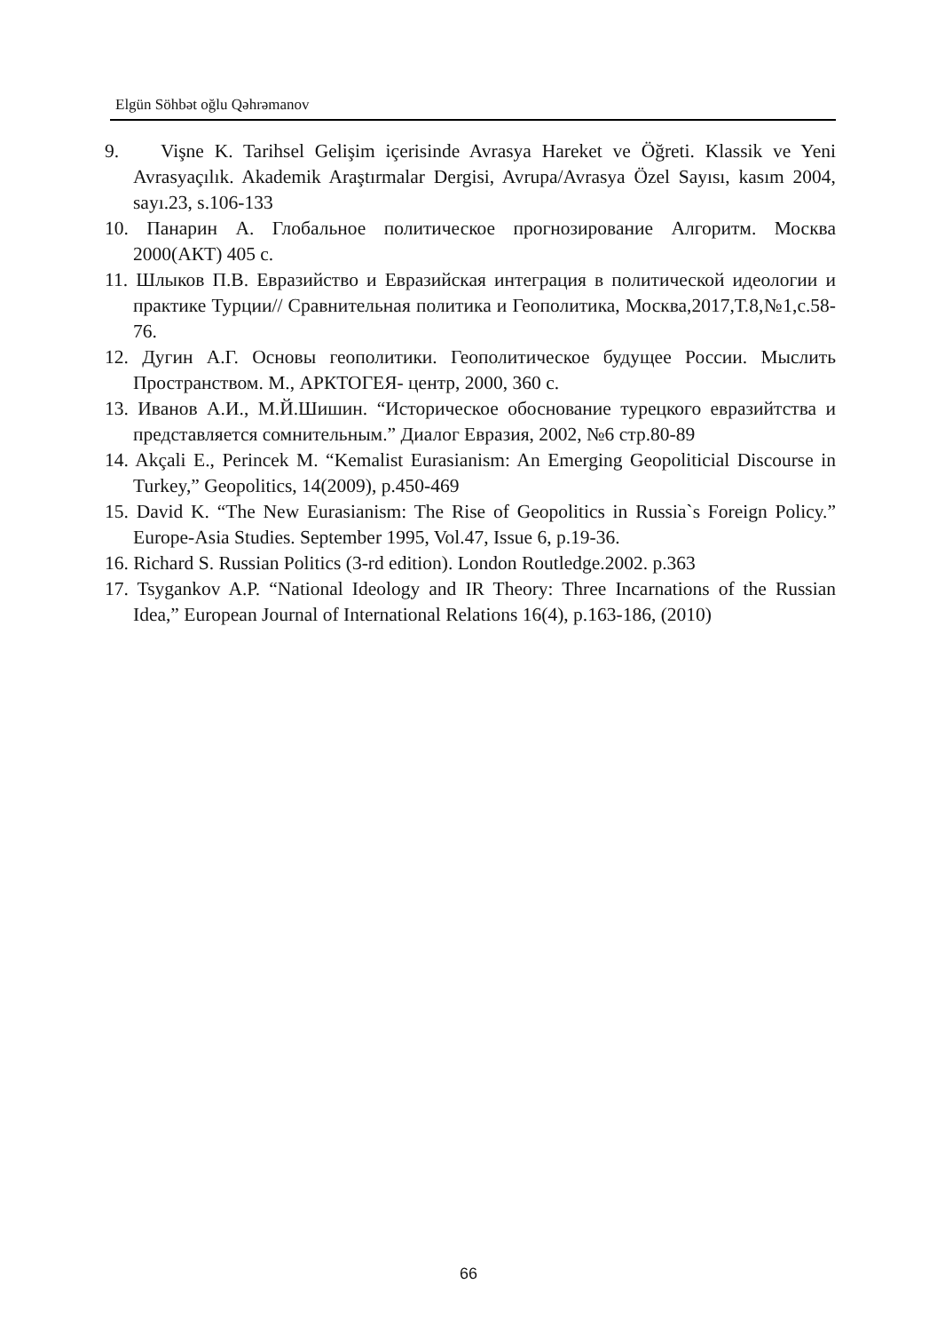Elgün Söhbət oğlu Qəhrəmanov
9. Vişne K. Tarihsel Gelişim içerisinde Avrasya Hareket ve Öğreti. Klassik ve Yeni Avrasyaçılık. Akademik Araştırmalar Dergisi, Avrupa/Avrasya Özel Sayısı, kasım 2004, sayı.23, s.106-133
10. Панарин А. Глобальное политическое прогнозирование Алгоритм. Москва 2000(АКТ) 405 с.
11. Шлыков П.В. Евразийство и Евразийская интеграция в политической идеологии и практике Турции// Сравнительная политика и Геополитика, Москва,2017,Т.8,№1,с.58-76.
12. Дугин А.Г. Основы геополитики. Геополитическое будущее России. Мыслить Пространством. М., АРКТОГЕЯ- центр, 2000, 360 с.
13. Иванов А.И., М.Й.Шишин. “Историческое обоснование турецкого евразийтства и представляется сомнительным.” Диалог Евразия, 2002, №6 стр.80-89
14. Akçali E., Perincek M. “Kemalist Eurasianism: An Emerging Geopoliticial Discourse in Turkey,” Geopolitics, 14(2009), p.450-469
15. David K. “The New Eurasianism: The Rise of Geopolitics in Russia`s Foreign Policy.” Europe-Asia Studies. September 1995, Vol.47, Issue 6, p.19-36.
16. Richard S. Russian Politics (3-rd edition). London Routledge.2002. p.363
17. Tsygankov A.P. “National Ideology and IR Theory: Three Incarnations of the Russian Idea,” European Journal of International Relations 16(4), p.163-186, (2010)
66